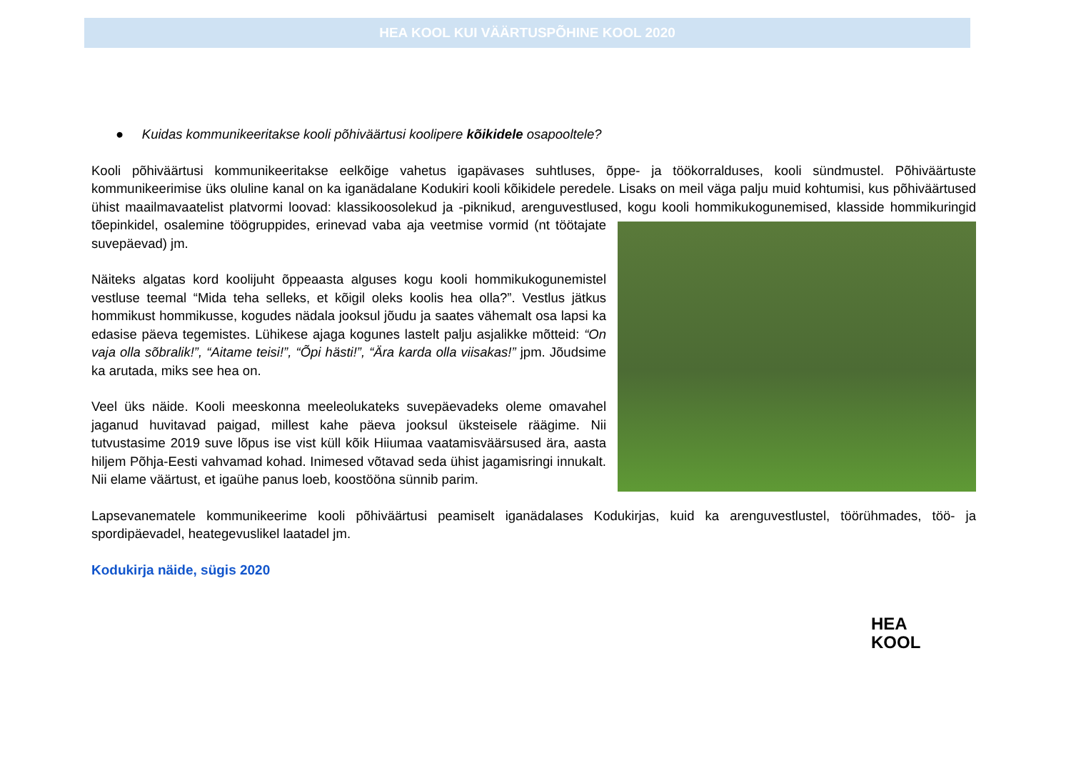HEA KOOL KUI VÄÄRTUSPÕHINE KOOL 2020
● Kuidas kommunikeeritakse kooli põhiväärtusi koolipere kõikidele osapooltele?
Kooli põhiväärtusi kommunikeeritakse eelkõige vahetus igapävases suhtluses, õppe- ja töökorralduses, kooli sündmustel. Põhiväärtuste kommunikeerimise üks oluline kanal on ka iganädalane Kodukiri kooli kõikidele peredele. Lisaks on meil väga palju muid kohtumisi, kus põhiväärtused ühist maailmavaatelist platvormi loovad: klassikoosolekud ja -piknikud, arenguvestlused, kogu kooli hommikukogunemised, klasside hommikuringid tõepinkidel, osalemine töögruppides, erinevad vaba aja veetmise vormid (nt töötajate suvepäevad) jm.
Näiteks algatas kord koolijuht õppeaasta alguses kogu kooli hommikukogunemistel vestluse teemal “Mida teha selleks, et kõigil oleks koolis hea olla?”. Vestlus jätkus hommikust hommikusse, kogudes nädala jooksul jõudu ja saates vähemalt osa lapsi ka edasise päeva tegemistes. Lühikese ajaga kogunes lastelt palju asjalikke mõtteid: “On vaja olla sõbralik!”, “Aitame teisi!”, “Õpi hästi!”, “Ära karda olla viisakas!” jpm. Jõudsime ka arutada, miks see hea on.
Veel üks näide. Kooli meeskonna meeleolukateks suvepäevadeks oleme omavahel jaganud huvitavad paigad, millest kahe päeva jooksul üksteisele räägime. Nii tutvustasime 2019 suve lõpus ise vist küll kõik Hiiumaa vaatamisväärsused ära, aasta hiljem Põhja-Eesti vahvamad kohad. Inimesed võtavad seda ühist jagamisringi innukalt. Nii elame väärtust, et igaühe panus loeb, koostööna sünnib parim.
Lapsevanematele kommunikeerime kooli põhiväärtusi peamiselt iganädalases Kodukirjas, kuid ka arenguvestlustel, töörühmades, töö- ja spordipäevadel, heategevuslikel laatadel jm.
Kodukirja näide, sügis 2020
HEA
KOOL